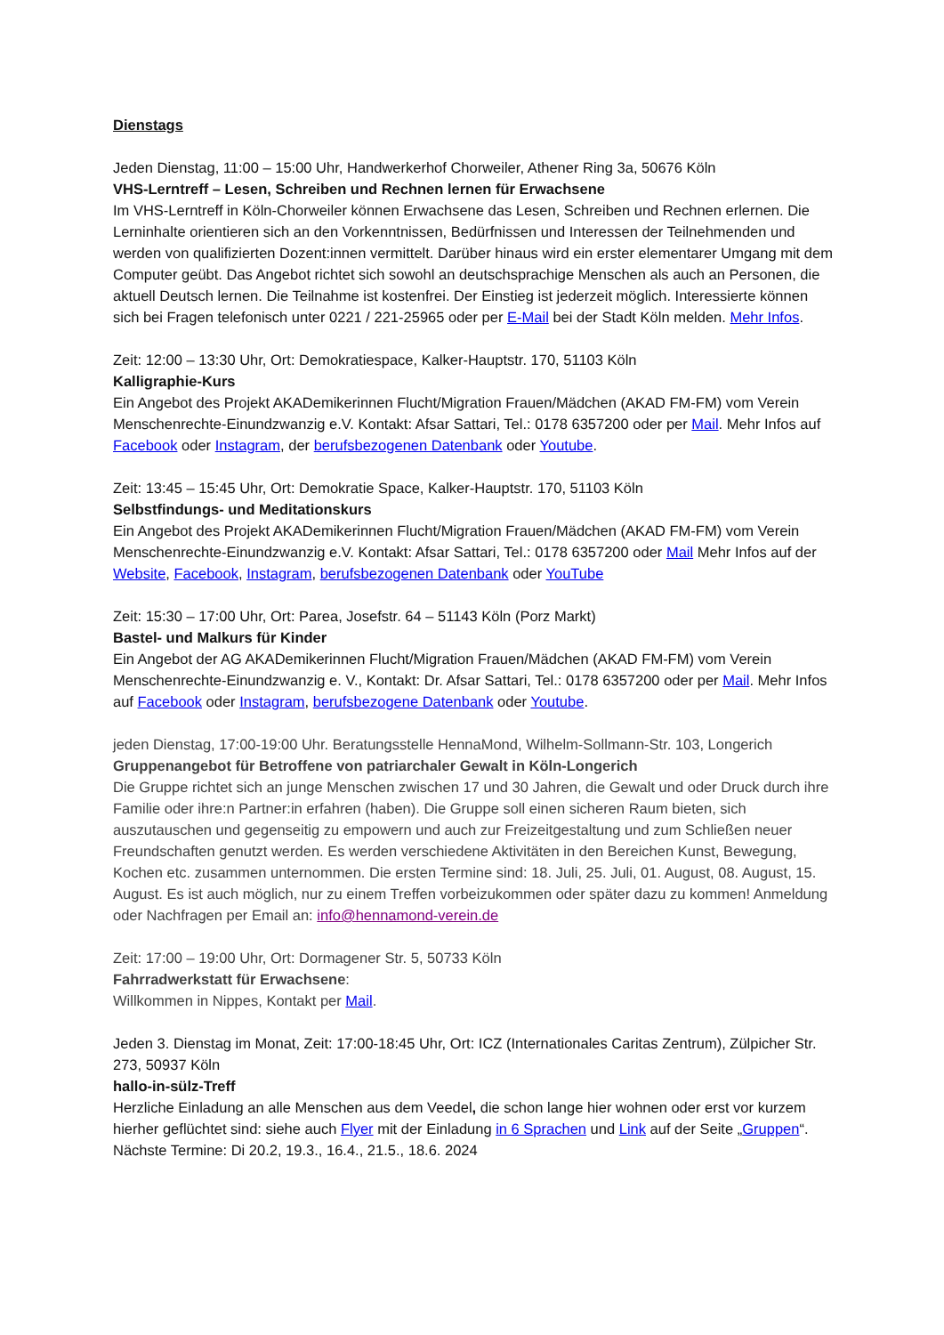Dienstags
Jeden Dienstag, 11:00 – 15:00 Uhr, Handwerkerhof Chorweiler, Athener Ring 3a, 50676 Köln
VHS-Lerntreff – Lesen, Schreiben und Rechnen lernen für Erwachsene
Im VHS-Lerntreff in Köln-Chorweiler können Erwachsene das Lesen, Schreiben und Rechnen erlernen. Die Lerninhalte orientieren sich an den Vorkenntnissen, Bedürfnissen und Interessen der Teilnehmenden und werden von qualifizierten Dozent:innen vermittelt. Darüber hinaus wird ein erster elementarer Umgang mit dem Computer geübt. Das Angebot richtet sich sowohl an deutschsprachige Menschen als auch an Personen, die aktuell Deutsch lernen. Die Teilnahme ist kostenfrei. Der Einstieg ist jederzeit möglich. Interessierte können sich bei Fragen telefonisch unter 0221 / 221-25965 oder per E-Mail bei der Stadt Köln melden. Mehr Infos.
Zeit: 12:00 – 13:30 Uhr, Ort: Demokratiespace, Kalker-Hauptstr. 170, 51103 Köln
Kalligraphie-Kurs
Ein Angebot des Projekt AKADemikerinnen Flucht/Migration Frauen/Mädchen (AKAD FM-FM) vom Verein Menschenrechte-Einundzwanzig e.V. Kontakt: Afsar Sattari, Tel.: 0178 6357200 oder per Mail. Mehr Infos auf Facebook oder Instagram, der berufsbezogenen Datenbank oder Youtube.
Zeit: 13:45 – 15:45 Uhr, Ort: Demokratie Space, Kalker-Hauptstr. 170, 51103 Köln
Selbstfindungs- und Meditationskurs
Ein Angebot des Projekt AKADemikerinnen Flucht/Migration Frauen/Mädchen (AKAD FM-FM) vom Verein Menschenrechte-Einundzwanzig e.V. Kontakt: Afsar Sattari, Tel.: 0178 6357200 oder Mail Mehr Infos auf der Website, Facebook, Instagram, berufsbezogenen Datenbank oder YouTube
Zeit: 15:30 – 17:00 Uhr, Ort: Parea, Josefstr. 64 – 51143 Köln (Porz Markt)
Bastel- und Malkurs für Kinder
Ein Angebot der AG AKADemikerinnen Flucht/Migration Frauen/Mädchen (AKAD FM-FM) vom Verein Menschenrechte-Einundzwanzig e. V., Kontakt: Dr. Afsar Sattari, Tel.: 0178 6357200 oder per Mail. Mehr Infos auf Facebook oder Instagram, berufsbezogene Datenbank oder Youtube.
jeden Dienstag, 17:00-19:00 Uhr. Beratungsstelle HennaMond, Wilhelm-Sollmann-Str. 103, Longerich
Gruppenangebot für Betroffene von patriarchaler Gewalt in Köln-Longerich
Die Gruppe richtet sich an junge Menschen zwischen 17 und 30 Jahren, die Gewalt und oder Druck durch ihre Familie oder ihre:n Partner:in erfahren (haben). Die Gruppe soll einen sicheren Raum bieten, sich auszutauschen und gegenseitig zu empowern und auch zur Freizeitgestaltung und zum Schließen neuer Freundschaften genutzt werden. Es werden verschiedene Aktivitäten in den Bereichen Kunst, Bewegung, Kochen etc. zusammen unternommen. Die ersten Termine sind: 18. Juli, 25. Juli, 01. August, 08. August, 15. August. Es ist auch möglich, nur zu einem Treffen vorbeizukommen oder später dazu zu kommen! Anmeldung oder Nachfragen per Email an: info@hennamond-verein.de
Zeit: 17:00 – 19:00 Uhr, Ort: Dormagener Str. 5, 50733 Köln
Fahrradwerkstatt für Erwachsene:
Willkommen in Nippes, Kontakt per Mail.
Jeden 3. Dienstag im Monat, Zeit: 17:00-18:45 Uhr, Ort: ICZ (Internationales Caritas Zentrum), Zülpicher Str. 273, 50937 Köln
hallo-in-sülz-Treff
Herzliche Einladung an alle Menschen aus dem Veedel, die schon lange hier wohnen oder erst vor kurzem hierher geflüchtet sind: siehe auch Flyer mit der Einladung in 6 Sprachen und Link auf der Seite „Gruppen“. Nächste Termine: Di 20.2, 19.3., 16.4., 21.5., 18.6. 2024